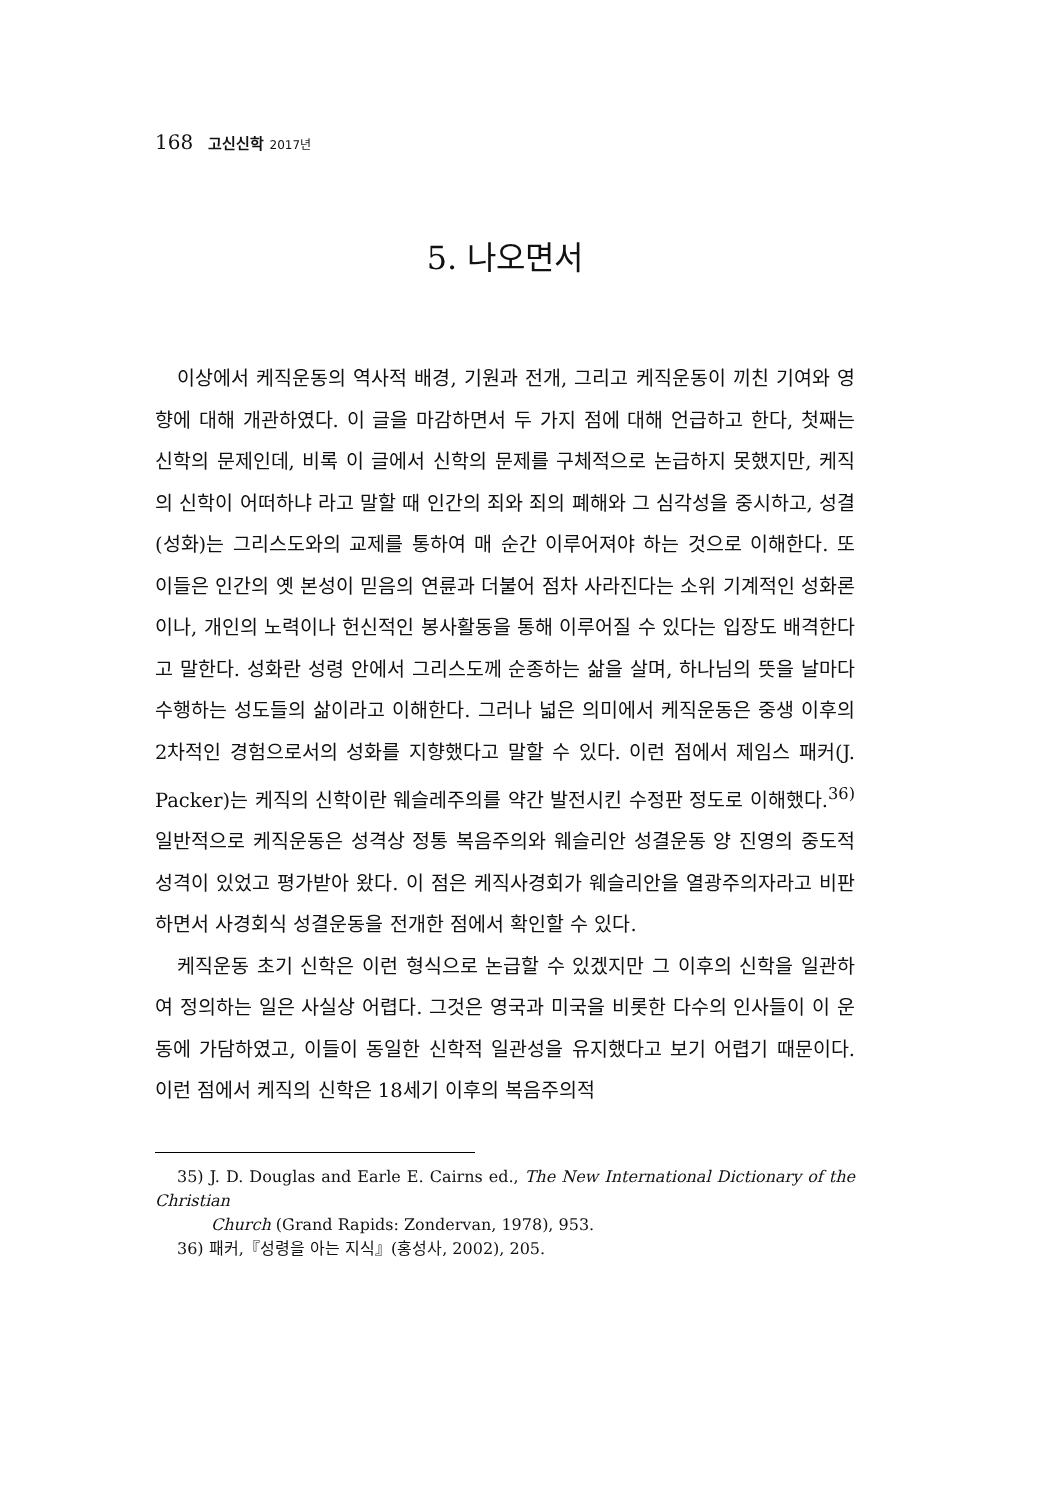168 고신신학 2017년
5. 나오면서
이상에서 케직운동의 역사적 배경, 기원과 전개, 그리고 케직운동이 끼친 기여와 영향에 대해 개관하였다. 이 글을 마감하면서 두 가지 점에 대해 언급하고 한다, 첫째는 신학의 문제인데, 비록 이 글에서 신학의 문제를 구체적으로 논급하지 못했지만, 케직의 신학이 어떠하냐 라고 말할 때 인간의 죄와 죄의 폐해와 그 심각성을 중시하고, 성결(성화)는 그리스도와의 교제를 통하여 매 순간 이루어져야 하는 것으로 이해한다. 또 이들은 인간의 옛 본성이 믿음의 연륜과 더불어 점차 사라진다는 소위 기계적인 성화론이나, 개인의 노력이나 헌신적인 봉사활동을 통해 이루어질 수 있다는 입장도 배격한다고 말한다. 성화란 성령 안에서 그리스도께 순종하는 삶을 살며, 하나님의 뜻을 날마다 수행하는 성도들의 삶이라고 이해한다. 그러나 넓은 의미에서 케직운동은 중생 이후의 2차적인 경험으로서의 성화를 지향했다고 말할 수 있다. 이런 점에서 제임스 패커(J. Packer)는 케직의 신학이란 웨슬레주의를 약간 발전시킨 수정판 정도로 이해했다.<sup>36)</sup> 일반적으로 케직운동은 성격상 정통 복음주의와 웨슬리안 성결운동 양 진영의 중도적 성격이 있었고 평가받아 왔다. 이 점은 케직사경회가 웨슬리안을 열광주의자라고 비판하면서 사경회식 성결운동을 전개한 점에서 확인할 수 있다.
케직운동 초기 신학은 이런 형식으로 논급할 수 있겠지만 그 이후의 신학을 일관하여 정의하는 일은 사실상 어렵다. 그것은 영국과 미국을 비롯한 다수의 인사들이 이 운동에 가담하였고, 이들이 동일한 신학적 일관성을 유지했다고 보기 어렵기 때문이다. 이런 점에서 케직의 신학은 18세기 이후의 복음주의적
35) J. D. Douglas and Earle E. Cairns ed., The New International Dictionary of the Christian
Church (Grand Rapids: Zondervan, 1978), 953.
36) 패커,『성령을 아는 지식』(홍성사, 2002), 205.